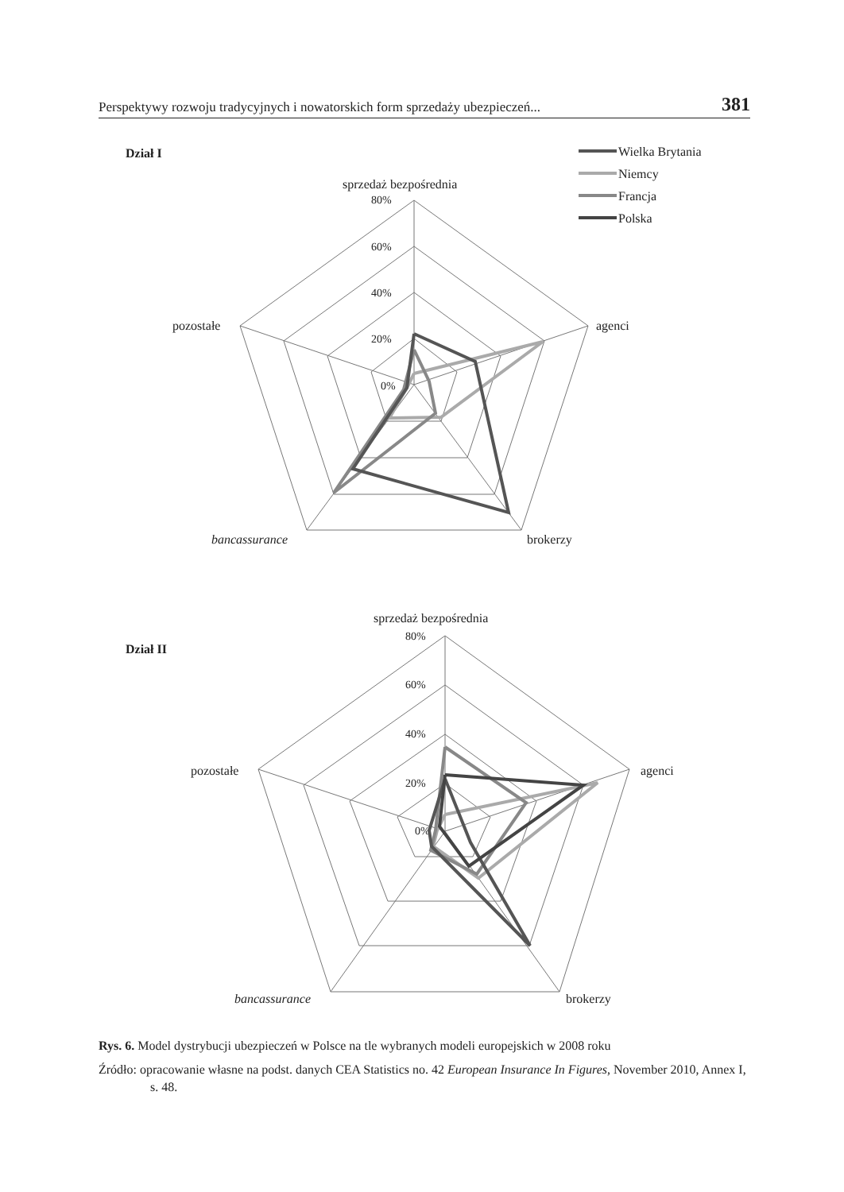Perspektywy rozwoju tradycyjnych i nowatorskich form sprzedaży ubezpieczeń... 381
Dział I
sprzedaż bezpośrednia
80%
60%
40%
20%
0%
pozostałe
agenci
bancassurance
brokerzy
Wielka Brytania
Niemcy
Francja
Polska
Dział II
sprzedaż bezpośrednia
80%
60%
40%
20%
0%
pozostałe
agenci
bancassurance
brokerzy
Rys. 6. Model dystrybucji ubezpieczeń w Polsce na tle wybranych modeli europejskich w 2008 roku
Źródło: opracowanie własne na podst. danych CEA Statistics no. 42 European Insurance In Figures, November 2010, Annex I, s. 48.